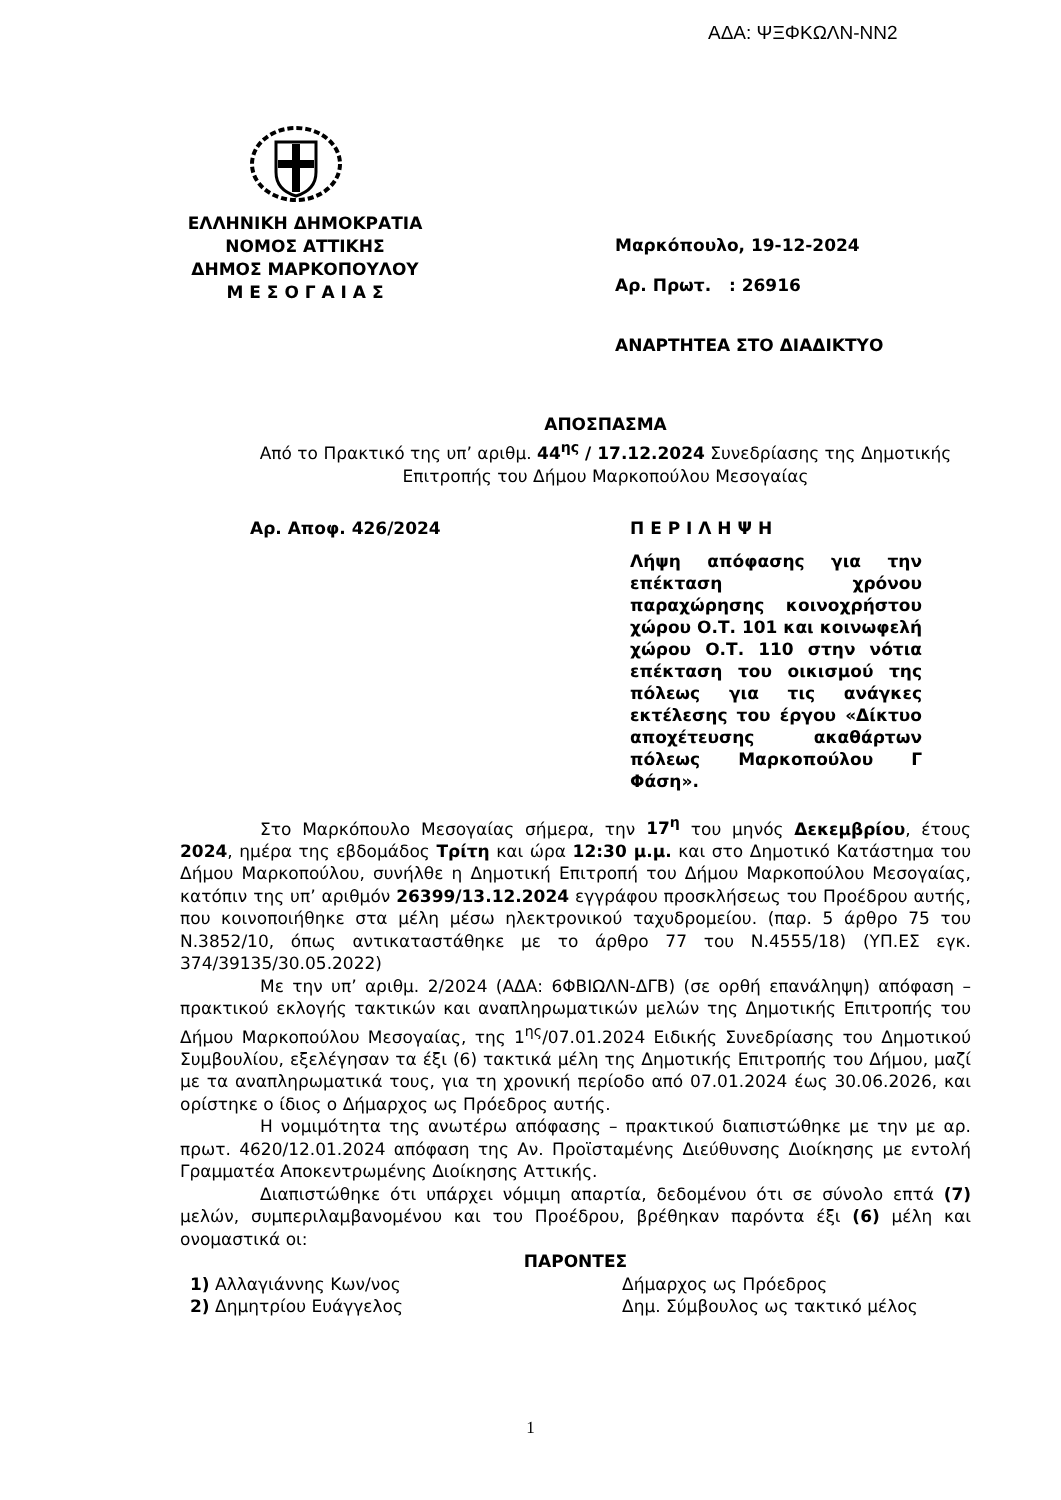ΑΔΑ: ΨΞΦΚΩΛΝ-ΝΝ2
ΕΛΛΗΝΙΚΗ ΔΗΜΟΚΡΑΤΙΑ
ΝΟΜΟΣ ΑΤΤΙΚΗΣ
ΔΗΜΟΣ ΜΑΡΚΟΠΟΥΛΟΥ
Μ Ε Σ Ο Γ Α Ι Α Σ
Μαρκόπουλο, 19-12-2024
Αρ. Πρωτ. : 26916
ΑΝΑΡΤΗΤΕΑ ΣΤΟ ΔΙΑΔΙΚΤΥΟ
ΑΠΟΣΠΑΣΜΑ
Από το Πρακτικό της υπ’ αριθμ. 44<sup>ης</sup> / 17.12.2024 Συνεδρίασης της Δημοτικής Επιτροπής του Δήμου Μαρκοπούλου Μεσογαίας
Αρ. Αποφ. 426/2024 Π Ε Ρ Ι Λ Η Ψ Η
Λήψη απόφασης για την επέκταση χρόνου παραχώρησης κοινοχρήστου χώρου Ο.Τ. 101 και κοινωφελή χώρου Ο.Τ. 110 στην νότια επέκταση του οικισμού της πόλεως για τις ανάγκες εκτέλεσης του έργου «Δίκτυο αποχέτευσης ακαθάρτων πόλεως Μαρκοπούλου Γ Φάση».
Στο Μαρκόπουλο Μεσογαίας σήμερα, την 17<sup>η</sup> του μηνός Δεκεμβρίου, έτους 2024, ημέρα της εβδομάδος Τρίτη και ώρα 12:30 μ.μ. και στο Δημοτικό Κατάστημα του Δήμου Μαρκοπούλου, συνήλθε η Δημοτική Επιτροπή του Δήμου Μαρκοπούλου Μεσογαίας, κατόπιν της υπ’ αριθμόν 26399/13.12.2024 εγγράφου προσκλήσεως του Προέδρου αυτής, που κοινοποιήθηκε στα μέλη μέσω ηλεκτρονικού ταχυδρομείου. (παρ. 5 άρθρο 75 του Ν.3852/10, όπως αντικαταστάθηκε με το άρθρο 77 του Ν.4555/18) (ΥΠ.ΕΣ εγκ. 374/39135/30.05.2022)
Με την υπ’ αριθμ. 2/2024 (ΑΔΑ: 6ΦΒΙΩΛΝ-ΔΓΒ) (σε ορθή επανάληψη) απόφαση – πρακτικού εκλογής τακτικών και αναπληρωματικών μελών της Δημοτικής Επιτροπής του Δήμου Μαρκοπούλου Μεσογαίας, της 1<sup>ης</sup>/07.01.2024 Ειδικής Συνεδρίασης του Δημοτικού Συμβουλίου, εξελέγησαν τα έξι (6) τακτικά μέλη της Δημοτικής Επιτροπής του Δήμου, μαζί με τα αναπληρωματικά τους, για τη χρονική περίοδο από 07.01.2024 έως 30.06.2026, και ορίστηκε ο ίδιος ο Δήμαρχος ως Πρόεδρος αυτής.
Η νομιμότητα της ανωτέρω απόφασης – πρακτικού διαπιστώθηκε με την με αρ. πρωτ. 4620/12.01.2024 απόφαση της Αν. Προϊσταμένης Διεύθυνσης Διοίκησης με εντολή Γραμματέα Αποκεντρωμένης Διοίκησης Αττικής.
Διαπιστώθηκε ότι υπάρχει νόμιμη απαρτία, δεδομένου ότι σε σύνολο επτά (7) μελών, συμπεριλαμβανομένου και του Προέδρου, βρέθηκαν παρόντα έξι (6) μέλη και ονομαστικά οι:
ΠΑΡΟΝΤΕΣ
1) Αλλαγιάννης Κων/νος Δήμαρχος ως Πρόεδρος
2) Δημητρίου Ευάγγελος Δημ. Σύμβουλος ως τακτικό μέλος
1